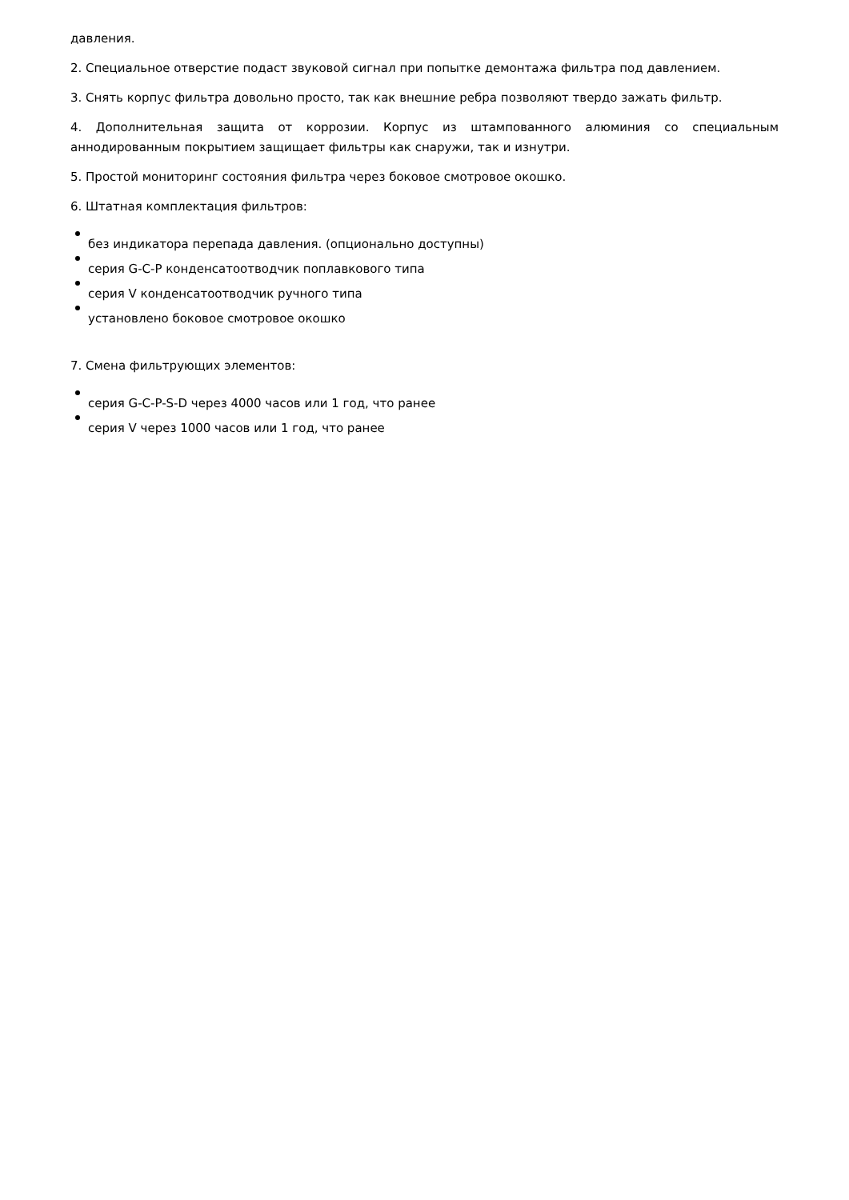давления.
2. Специальное отверстие подаст звуковой сигнал при попытке демонтажа фильтра под давлением.
3. Снять корпус фильтра довольно просто, так как внешние ребра позволяют твердо зажать фильтр.
4. Дополнительная защита от коррозии. Корпус из штампованного алюминия со специальным аннодированным покрытием защищает фильтры как снаружи, так и изнутри.
5. Простой мониторинг состояния фильтра через боковое смотровое окошко.
6. Штатная комплектация фильтров:
без индикатора перепада давления. (опционально доступны)
серия G-C-P конденсатоотводчик поплавкового типа
серия V конденсатоотводчик ручного типа
установлено боковое смотровое окошко
7. Смена фильтрующих элементов:
серия G-C-P-S-D через 4000 часов или 1 год, что ранее
серия V через 1000 часов или 1 год, что ранее